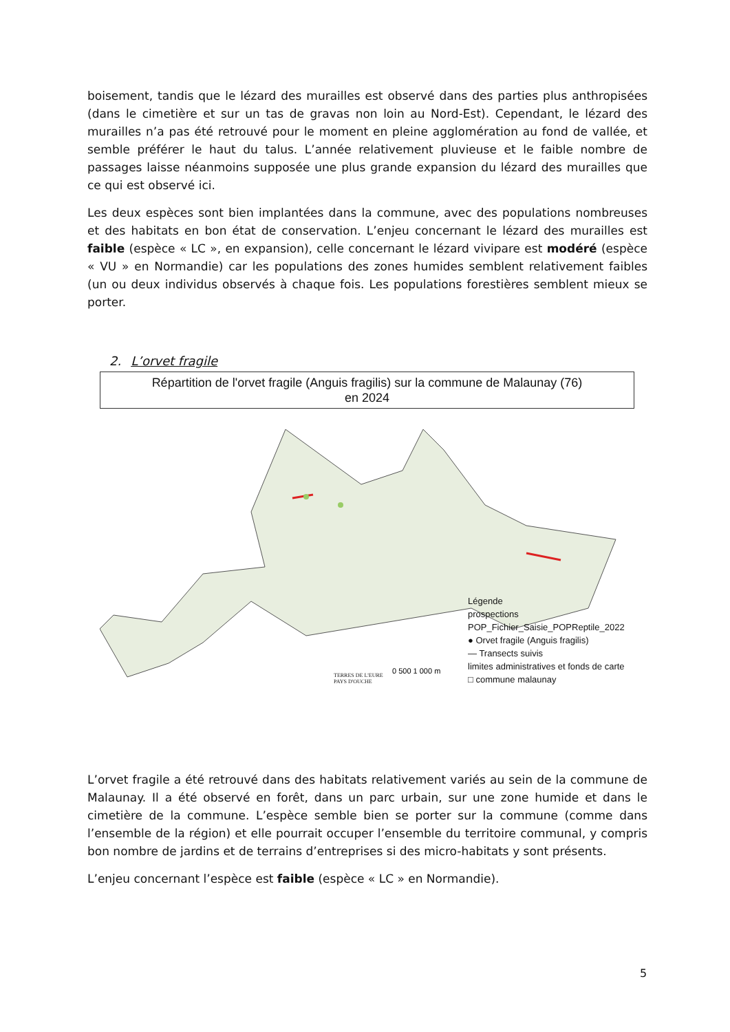boisement, tandis que le lézard des murailles est observé dans des parties plus anthropisées (dans le cimetière et sur un tas de gravas non loin au Nord-Est). Cependant, le lézard des murailles n’a pas été retrouvé pour le moment en pleine agglomération au fond de vallée, et semble préférer le haut du talus. L’année relativement pluvieuse et le faible nombre de passages laisse néanmoins supposée une plus grande expansion du lézard des murailles que ce qui est observé ici.
Les deux espèces sont bien implantées dans la commune, avec des populations nombreuses et des habitats en bon état de conservation. L’enjeu concernant le lézard des murailles est faible (espèce « LC », en expansion), celle concernant le lézard vivipare est modéré (espèce « VU » en Normandie) car les populations des zones humides semblent relativement faibles (un ou deux individus observés à chaque fois. Les populations forestières semblent mieux se porter.
2. L’orvet fragile
Répartition de l'orvet fragile (Anguis fragilis) sur la commune de Malaunay (76)
en 2024
0 500 1 000 m
Légende
prospections
POP_Fichier_Saisie_POPReptile_2022
● Orvet fragile (Anguis fragilis)
— Transects suivis
limites administratives et fonds de carte
□ commune malaunay
TERRES DE L'EURE
PAYS D'OUCHE
L’orvet fragile a été retrouvé dans des habitats relativement variés au sein de la commune de Malaunay. Il a été observé en forêt, dans un parc urbain, sur une zone humide et dans le cimetière de la commune. L’espèce semble bien se porter sur la commune (comme dans l’ensemble de la région) et elle pourrait occuper l’ensemble du territoire communal, y compris bon nombre de jardins et de terrains d’entreprises si des micro-habitats y sont présents.
L’enjeu concernant l’espèce est faible (espèce « LC » en Normandie).
5